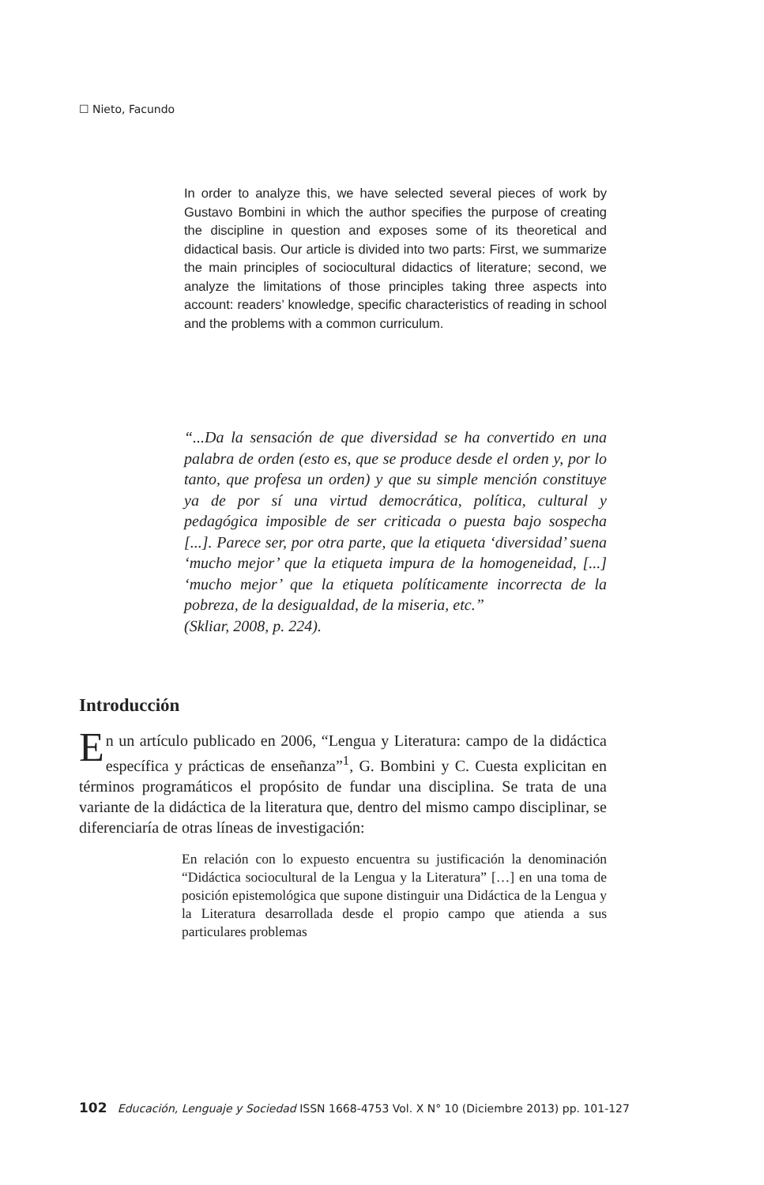☐ Nieto, Facundo
In order to analyze this, we have selected several pieces of work by Gustavo Bombini in which the author specifies the purpose of creating the discipline in question and exposes some of its theoretical and didactical basis. Our article is divided into two parts: First, we summarize the main principles of sociocultural didactics of literature; second, we analyze the limitations of those principles taking three aspects into account: readers’ knowledge, specific characteristics of reading in school and the problems with a common curriculum.
“...Da la sensación de que diversidad se ha convertido en una palabra de orden (esto es, que se produce desde el orden y, por lo tanto, que profesa un orden) y que su simple mención constituye ya de por sí una virtud democrática, política, cultural y pedagógica imposible de ser criticada o puesta bajo sospecha [...]. Parece ser, por otra parte, que la etiqueta ‘diversidad’ suena ‘mucho mejor’ que la etiqueta impura de la homogeneidad, [...] ‘mucho mejor’ que la etiqueta políticamente incorrecta de la pobreza, de la desigualdad, de la miseria, etc.”
(Skliar, 2008, p. 224).
Introducción
En un artículo publicado en 2006, “Lengua y Literatura: campo de la didáctica específica y prácticas de enseñanza”<sup>1</sup>, G. Bombini y C. Cuesta explicitan en términos programáticos el propósito de fundar una disciplina. Se trata de una variante de la didáctica de la literatura que, dentro del mismo campo disciplinar, se diferenciaría de otras líneas de investigación:
En relación con lo expuesto encuentra su justificación la denominación “Didáctica sociocultural de la Lengua y la Literatura” […] en una toma de posición epistemológica que supone distinguir una Didáctica de la Lengua y la Literatura desarrollada desde el propio campo que atienda a sus particulares problemas
102 Educación, Lenguaje y Sociedad ISSN 1668-4753 Vol. X N° 10 (Diciembre 2013) pp. 101-127